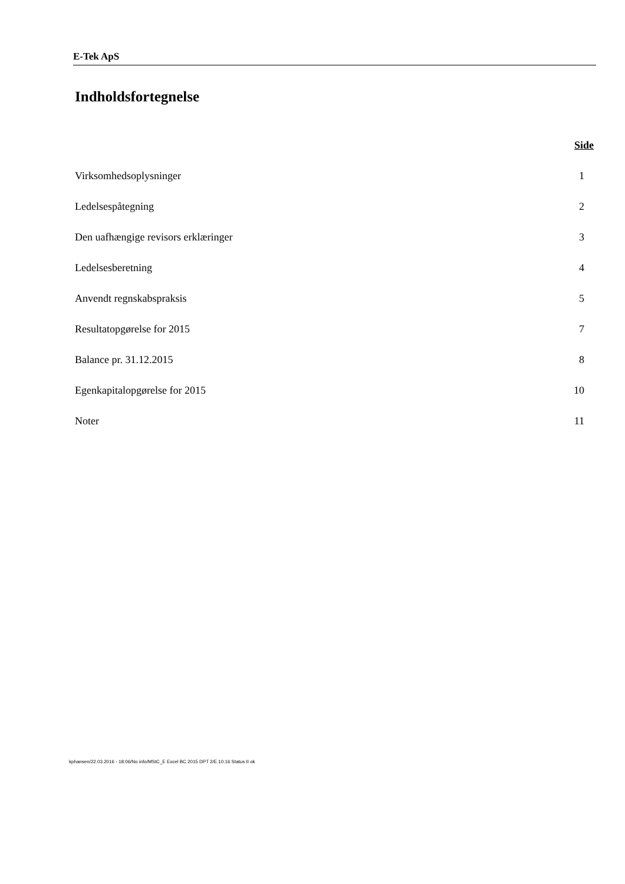E-Tek ApS
Indholdsfortegnelse
Side
Virksomhedsoplysninger 1
Ledelsespåtegning 2
Den uafhængige revisors erklæringer 3
Ledelsesberetning 4
Anvendt regnskabspraksis 5
Resultatopgørelse for 2015 7
Balance pr. 31.12.2015 8
Egenkapitalopgørelse for 2015 10
Noter 11
kphansen/22.03.2016 - 18:06/No info/MStC_E Excel BC 2015 DPT 2/E.10.16 Status II ok